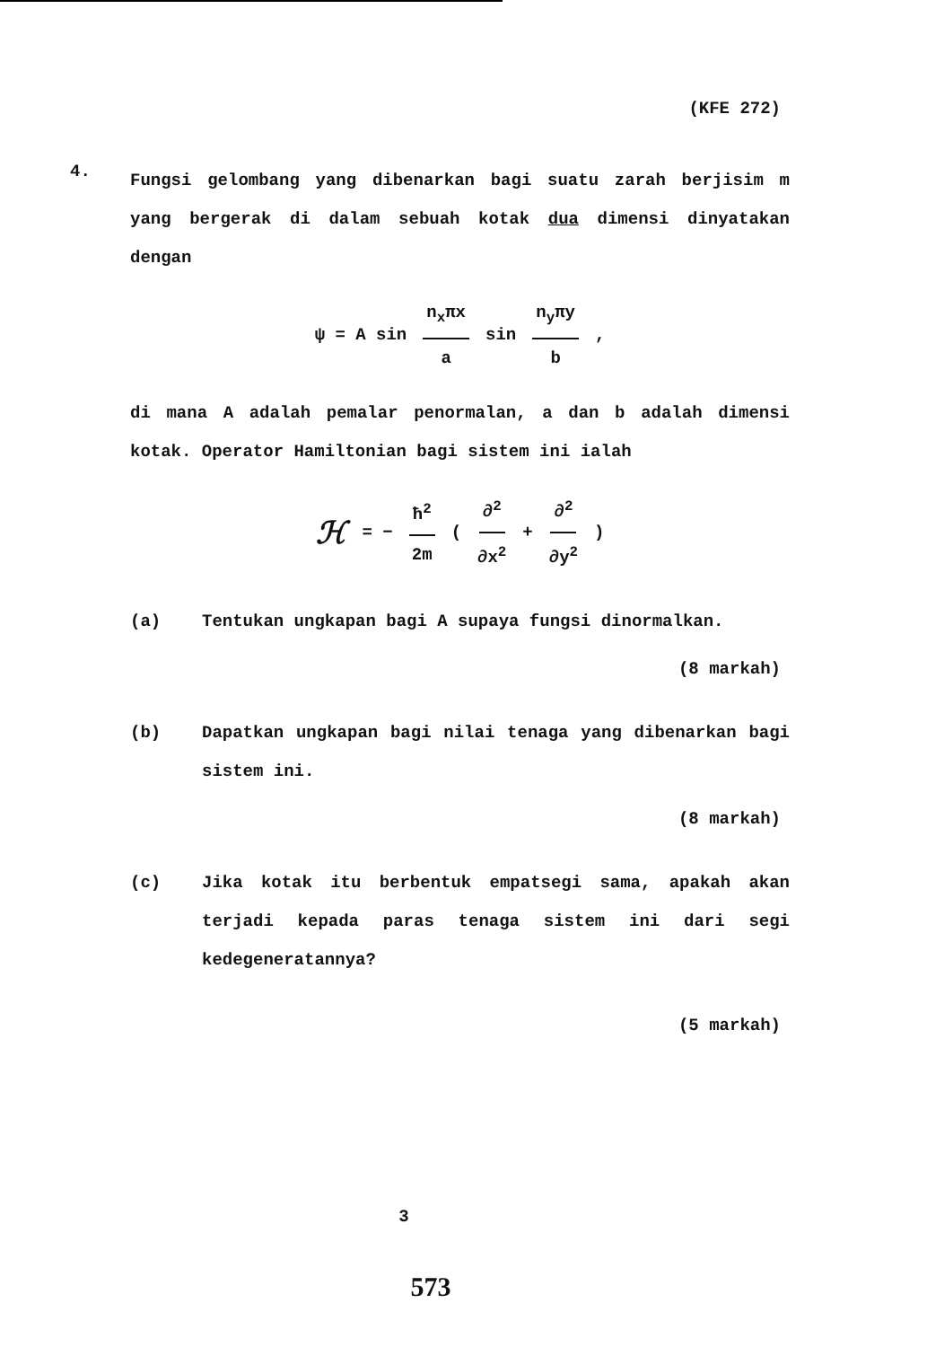(KFE 272)
4.
Fungsi gelombang yang dibenarkan bagi suatu zarah berjisim m yang bergerak di dalam sebuah kotak dua dimensi dinyatakan dengan
ψ = A sin n<sub>x</sub>πx a sin n<sub>y</sub>πy b ,
di mana A adalah pemalar penormalan, a dan b adalah dimensi kotak. Operator Hamiltonian bagi sistem ini ialah
ℋ = − ħ<sup>2</sup> 2m (∂<sup>2</sup> ∂x<sup>2</sup> + ∂<sup>2</sup> ∂y<sup>2</sup>)
(a)
Tentukan ungkapan bagi A supaya fungsi dinormalkan.
(8 markah)
(b)
Dapatkan ungkapan bagi nilai tenaga yang dibenarkan bagi sistem ini.
(8 markah)
(c)
Jika kotak itu berbentuk empatsegi sama, apakah akan terjadi kepada paras tenaga sistem ini dari segi kedegeneratannya?
(5 markah)
3
573